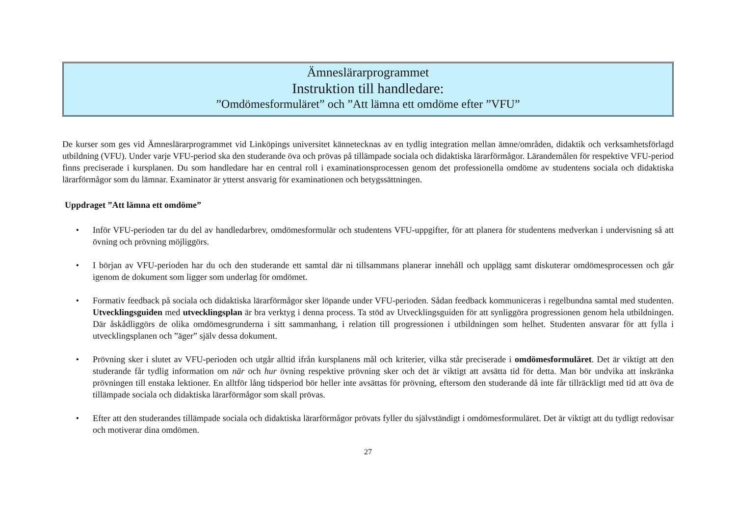Ämneslärarprogrammet
Instruktion till handledare:
”Omdömesformuläret” och ”Att lämna ett omdöme efter ”VFU”
De kurser som ges vid Ämneslärarprogrammet vid Linköpings universitet kännetecknas av en tydlig integration mellan ämne/områden, didaktik och verksamhetsförlagd utbildning (VFU). Under varje VFU-period ska den studerande öva och prövas på tillämpade sociala och didaktiska lärarförmågor. Lärandemålen för respektive VFU-period finns preciserade i kursplanen. Du som handledare har en central roll i examinationsprocessen genom det professionella omdöme av studentens sociala och didaktiska lärarförmågor som du lämnar. Examinator är ytterst ansvarig för examinationen och betygssättningen.
Uppdraget ”Att lämna ett omdöme”
• Inför VFU-perioden tar du del av handledarbrev, omdömesformulär och studentens VFU-uppgifter, för att planera för studentens medverkan i undervisning så att övning och prövning möjliggörs.
• I början av VFU-perioden har du och den studerande ett samtal där ni tillsammans planerar innehåll och upplägg samt diskuterar omdömesprocessen och går igenom de dokument som ligger som underlag för omdömet.
• Formativ feedback på sociala och didaktiska lärarförmågor sker löpande under VFU-perioden. Sådan feedback kommuniceras i regelbundna samtal med studenten. Utvecklingsguiden med utvecklingsplan är bra verktyg i denna process. Ta stöd av Utvecklingsguiden för att synliggöra progressionen genom hela utbildningen. Där åskådliggörs de olika omdömesgrunderna i sitt sammanhang, i relation till progressionen i utbildningen som helhet. Studenten ansvarar för att fylla i utvecklingsplanen och ”äger” själv dessa dokument.
• Prövning sker i slutet av VFU-perioden och utgår alltid ifrån kursplanens mål och kriterier, vilka står preciserade i omdömesformuläret. Det är viktigt att den studerande får tydlig information om när och hur övning respektive prövning sker och det är viktigt att avsätta tid för detta. Man bör undvika att inskränka prövningen till enstaka lektioner. En alltför lång tidsperiod bör heller inte avsättas för prövning, eftersom den studerande då inte får tillräckligt med tid att öva de tillämpade sociala och didaktiska lärarförmågor som skall prövas.
• Efter att den studerandes tillämpade sociala och didaktiska lärarförmågor prövats fyller du självständigt i omdömesformuläret. Det är viktigt att du tydligt redovisar och motiverar dina omdömen.
27